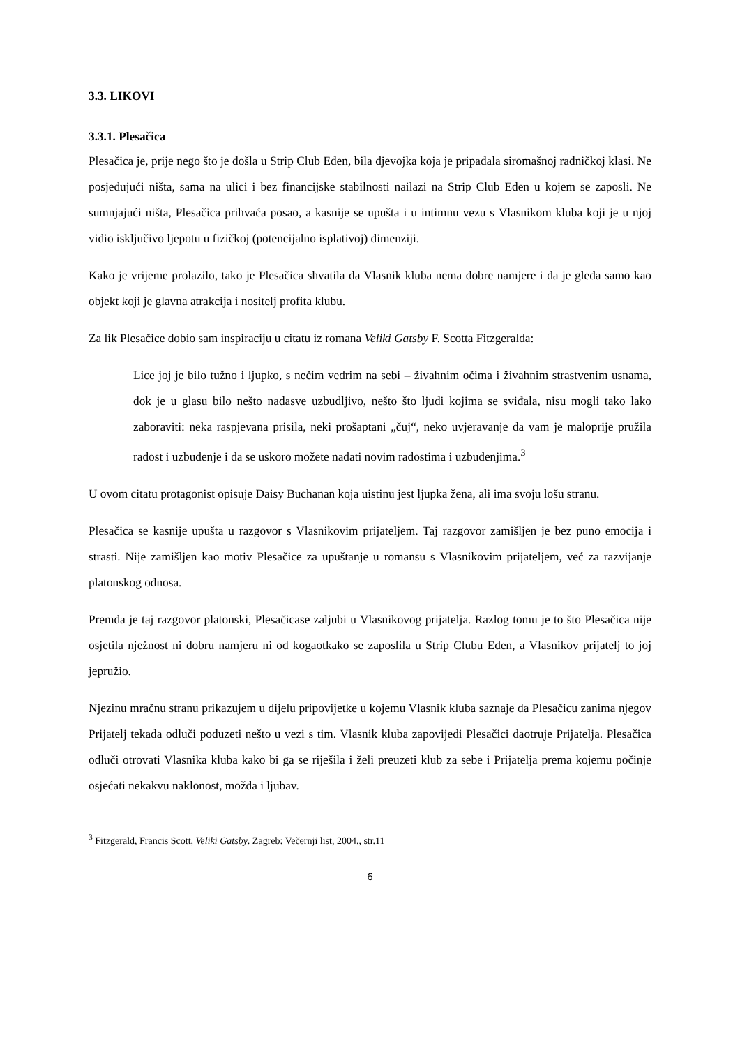3.3. LIKOVI
3.3.1. Plesačica
Plesačica je, prije nego što je došla u Strip Club Eden, bila djevojka koja je pripadala siromašnoj radničkoj klasi. Ne posjedujući ništa, sama na ulici i bez financijske stabilnosti nailazi na Strip Club Eden u kojem se zaposli. Ne sumnjajući ništa, Plesačica prihvaća posao, a kasnije se upušta i u intimnu vezu s Vlasnikom kluba koji je u njoj vidio isključivo ljepotu u fizičkoj (potencijalno isplativoj) dimenziji.
Kako je vrijeme prolazilo, tako je Plesačica shvatila da Vlasnik kluba nema dobre namjere i da je gleda samo kao objekt koji je glavna atrakcija i nositelj profita klubu.
Za lik Plesačice dobio sam inspiraciju u citatu iz romana Veliki Gatsby F. Scotta Fitzgeralda:
Lice joj je bilo tužno i ljupko, s nečim vedrim na sebi – živahnim očima i živahnim strastvenim usnama, dok je u glasu bilo nešto nadasve uzbudljivo, nešto što ljudi kojima se sviđala, nisu mogli tako lako zaboraviti: neka raspjevana prisila, neki prošaptani „čuj“, neko uvjeravanje da vam je maloprije pružila radost i uzbuđenje i da se uskoro možete nadati novim radostima i uzbuđenjima.<sup>3</sup>
U ovom citatu protagonist opisuje Daisy Buchanan koja uistinu jest ljupka žena, ali ima svoju lošu stranu.
Plesačica se kasnije upušta u razgovor s Vlasnikovim prijateljem. Taj razgovor zamišljen je bez puno emocija i strasti. Nije zamišljen kao motiv Plesačice za upuštanje u romansu s Vlasnikovim prijateljem, već za razvijanje platonskog odnosa.
Premda je taj razgovor platonski, Plesačicase zaljubi u Vlasnikovog prijatelja. Razlog tomu je to što Plesačica nije osjetila nježnost ni dobru namjeru ni od kogaotkako se zaposlila u Strip Clubu Eden, a Vlasnikov prijatelj to joj jepružio.
Njezinu mračnu stranu prikazujem u dijelu pripovijetke u kojemu Vlasnik kluba saznaje da Plesačicu zanima njegov Prijatelj tekada odluči poduzeti nešto u vezi s tim. Vlasnik kluba zapovijedi Plesačici daotruje Prijatelja. Plesačica odluči otrovati Vlasnika kluba kako bi ga se riješila i želi preuzeti klub za sebe i Prijatelja prema kojemu počinje osjećati nekakvu naklonost, možda i ljubav.
<sup>3</sup> Fitzgerald, Francis Scott, Veliki Gatsby. Zagreb: Večernji list, 2004., str.11
6